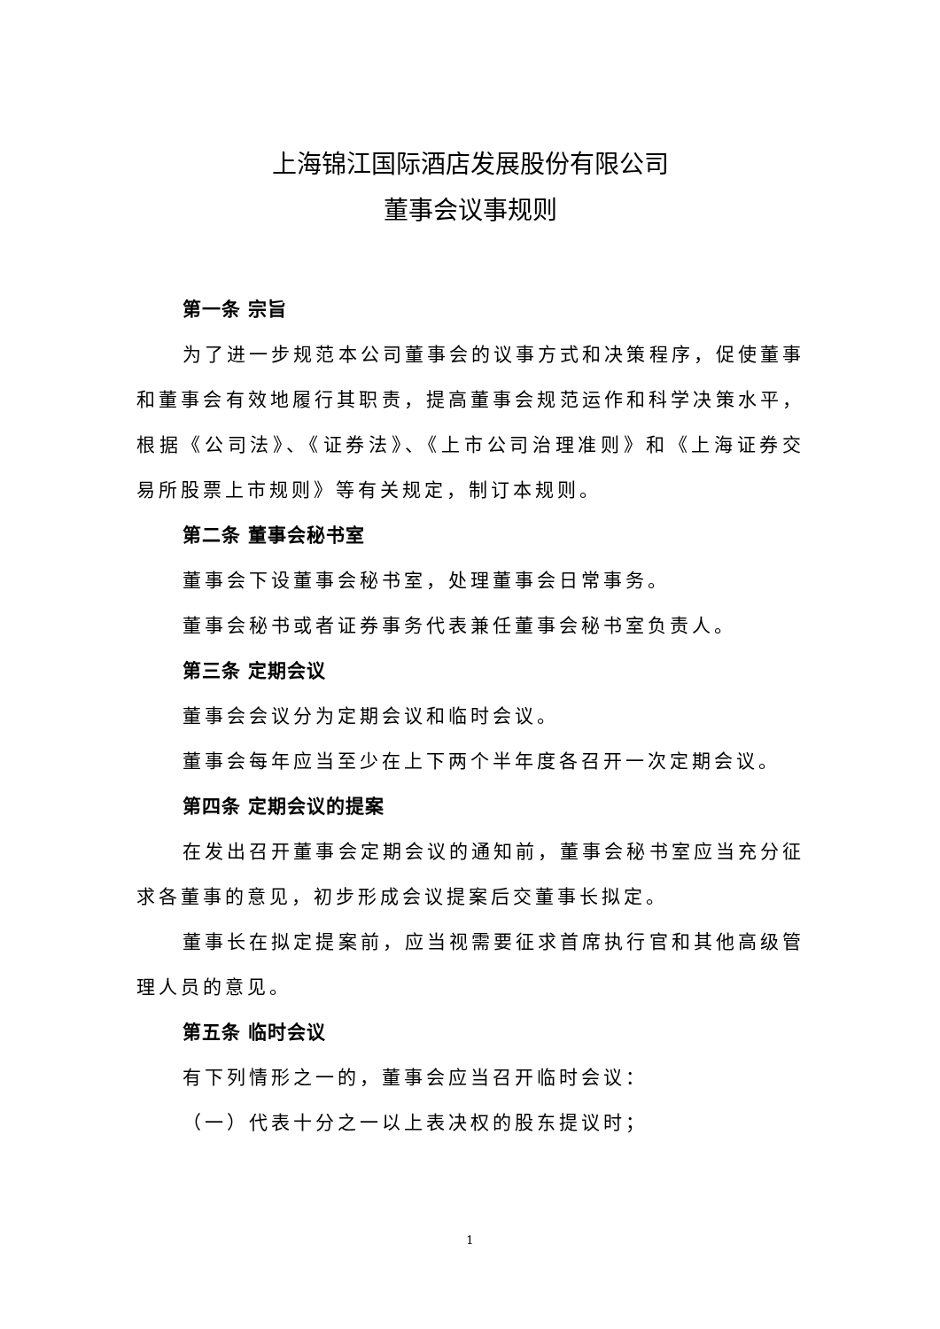上海锦江国际酒店发展股份有限公司
董事会议事规则
第一条 宗旨
为了进一步规范本公司董事会的议事方式和决策程序，促使董事和董事会有效地履行其职责，提高董事会规范运作和科学决策水平，根据《公司法》、《证券法》、《上市公司治理准则》和《上海证券交易所股票上市规则》等有关规定，制订本规则。
第二条 董事会秘书室
董事会下设董事会秘书室，处理董事会日常事务。
董事会秘书或者证券事务代表兼任董事会秘书室负责人。
第三条 定期会议
董事会会议分为定期会议和临时会议。
董事会每年应当至少在上下两个半年度各召开一次定期会议。
第四条 定期会议的提案
在发出召开董事会定期会议的通知前，董事会秘书室应当充分征求各董事的意见，初步形成会议提案后交董事长拟定。
董事长在拟定提案前，应当视需要征求首席执行官和其他高级管理人员的意见。
第五条 临时会议
有下列情形之一的，董事会应当召开临时会议：
（一）代表十分之一以上表决权的股东提议时；
1